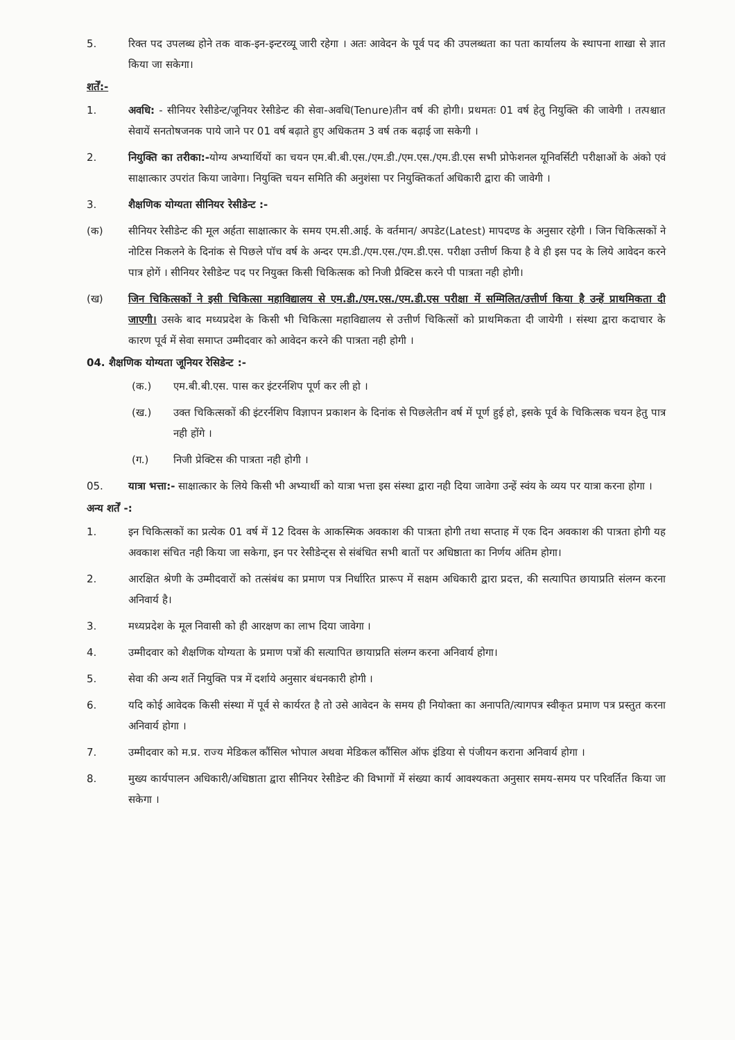5. रिक्त पद उपलब्ध होने तक वाक-इन-इन्टरव्यू जारी रहेगा । अतः आवेदन के पूर्व पद की उपलब्धता का पता कार्यालय के स्थापना शाखा से ज्ञात किया जा सकेगा।
शर्तें:-
1. अवधि: - सीनियर रेसीडेन्ट/जूनियर रेसीडेन्ट की सेवा-अवधि(Tenure)तीन वर्ष की होगी। प्रथमतः 01 वर्ष हेतु नियुक्ति की जावेगी । तत्पश्चात सेवायें सनतोषजनक पाये जाने पर 01 वर्ष बढ़ाते हुए अधिकतम 3 वर्ष तक बढ़ाई जा सकेगी ।
2. नियुक्ति का तरीका:-योग्य अभ्यार्थियों का चयन एम.बी.बी.एस./एम.डी./एम.एस./एम.डी.एस सभी प्रोफेशनल यूनिवर्सिटी परीक्षाओं के अंको एवं साक्षात्कार उपरांत किया जावेगा। नियुक्ति चयन समिति की अनुशंसा पर नियुक्तिकर्ता अधिकारी द्वारा की जावेगी ।
3. शैक्षणिक योग्यता सीनियर रेसीडेन्ट :-
(क) सीनियर रेसीडेन्ट की मूल अर्हता साक्षात्कार के समय एम.सी.आई. के वर्तमान/ अपडेट(Latest) मापदण्ड के अनुसार रहेगी । जिन चिकित्सकों ने नोटिस निकलने के दिनांक से पिछले पॉच वर्ष के अन्दर एम.डी./एम.एस./एम.डी.एस. परीक्षा उत्तीर्ण किया है वे ही इस पद के लिये आवेदन करने पात्र होगें । सीनियर रेसीडेन्ट पद पर नियुक्त किसी चिकित्सक को निजी प्रैक्टिस करने पी पात्रता नही होगी।
(ख) जिन चिकित्सकों ने इसी चिकित्सा महाविद्यालय से एम.डी./एम.एस./एम.डी.एस परीक्षा में सम्मिलित/उत्तीर्ण किया है उन्हें प्राथमिकता दी जाएगी। उसके बाद मध्यप्रदेश के किसी भी चिकित्सा महाविद्यालय से उत्तीर्ण चिकित्सों को प्राथमिकता दी जायेगी । संस्था द्वारा कदाचार के कारण पूर्व में सेवा समाप्त उम्मीदवार को आवेदन करने की पात्रता नही होगी ।
04. शैक्षणिक योग्यता जूनियर रेसिडेन्ट :-
(क.) एम.बी.बी.एस. पास कर इंटरर्नशिप पूर्ण कर ली हो ।
(ख.) उक्त चिकित्सकों की इंटरर्नशिप विज्ञापन प्रकाशन के दिनांक से पिछलेतीन वर्ष में पूर्ण हुई हो, इसके पूर्व के चिकित्सक चयन हेतु पात्र नही होंगे ।
(ग.) निजी प्रेक्टिस की पात्रता नही होगी ।
05. यात्रा भत्ता:- साक्षात्कार के लिये किसी भी अभ्यार्थी को यात्रा भत्ता इस संस्था द्वारा नही दिया जावेगा उन्हें स्वंय के व्यय पर यात्रा करना होगा ।
अन्य शर्तें -:
1. इन चिकित्सकों का प्रत्येक 01 वर्ष में 12 दिवस के आकस्मिक अवकाश की पात्रता होगी तथा सप्ताह में एक दिन अवकाश की पात्रता होगी यह अवकाश संचित नही किया जा सकेगा, इन पर रेसीडेन्ट्स से संबंधित सभी बातों पर अधिष्ठाता का निर्णय अंतिम होगा।
2. आरक्षित श्रेणी के उम्मीदवारों को तत्संबंध का प्रमाण पत्र निर्धारित प्रारूप में सक्षम अधिकारी द्वारा प्रदत्त, की सत्यापित छायाप्रति संलग्न करना अनिवार्य है।
3. मध्यप्रदेश के मूल निवासी को ही आरक्षण का लाभ दिया जावेगा ।
4. उम्मीदवार को शैक्षणिक योग्यता के प्रमाण पत्रों की सत्यापित छायाप्रति संलग्न करना अनिवार्य होगा।
5. सेवा की अन्य शर्ते नियुक्ति पत्र में दर्शाये अनुसार बंधनकारी होगी ।
6. यदि कोई आवेदक किसी संस्था में पूर्व से कार्यरत है तो उसे आवेदन के समय ही नियोक्ता का अनापति/त्यागपत्र स्वीकृत प्रमाण पत्र प्रस्तुत करना अनिवार्य होगा ।
7. उम्मीदवार को म.प्र. राज्य मेडिकल कौंसिल भोपाल अथवा मेडिकल कौंसिल ऑफ इंडिया से पंजीयन कराना अनिवार्य होगा ।
8. मुख्य कार्यपालन अधिकारी/अधिष्ठाता द्वारा सीनियर रेसीडेन्ट की विभागों में संख्या कार्य आवश्यकता अनुसार समय-समय पर परिवर्तित किया जा सकेगा ।